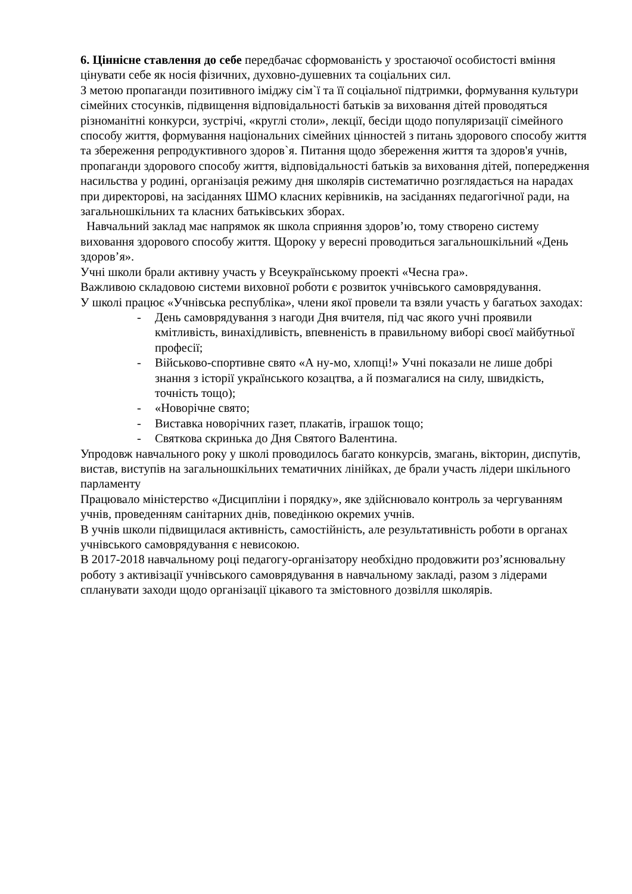6. Ціннісне ставлення до себе передбачає сформованість у зростаючої особистості вміння цінувати себе як носія фізичних, духовно-душевних та соціальних сил.
З метою пропаганди позитивного іміджу сім`ї та її соціальної підтримки, формування культури сімейних стосунків, підвищення відповідальності батьків за виховання дітей проводяться різноманітні конкурси, зустрічі, «круглі столи», лекції, бесіди щодо популяризації сімейного способу життя, формування національних сімейних цінностей з питань здорового способу життя та збереження репродуктивного здоров`я. Питання щодо збереження життя та здоров'я учнів, пропаганди здорового способу життя, відповідальності батьків за виховання дітей, попередження насильства у родині, організація режиму дня школярів систематично розглядається на нарадах при директорові, на засіданнях ШМО класних керівників, на засіданнях педагогічної ради, на загальношкільних та класних батьківських зборах.
Навчальний заклад має напрямок як школа сприяння здоров’ю, тому створено систему виховання здорового способу життя. Щороку у вересні проводиться загальношкільний «День здоров’я».
Учні школи брали активну участь у Всеукраїнському проекті «Чесна гра».
Важливою складовою системи виховної роботи є розвиток учнівського самоврядування.
У школі працює «Учнівська республіка», члени якої провели та взяли участь у багатьох заходах:
- День самоврядування з нагоди Дня вчителя, під час якого учні проявили кмітливість, винахідливість, впевненість в правильному виборі своєї майбутньої професії;
- Військово-спортивне свято «А ну-мо, хлопці!» Учні показали не лише добрі знання з історії українського козацтва, а й позмагалися на силу, швидкість, точність тощо);
- «Новорічне свято;
- Виставка новорічних газет, плакатів, іграшок тощо;
- Святкова скринька до Дня Святого Валентина.
Упродовж навчального року у школі проводилось багато конкурсів, змагань, вікторин, диспутів, вистав, виступів на загальношкільних тематичних лінійках, де брали участь лідери шкільного парламенту
Працювало міністерство «Дисципліни і порядку», яке здійснювало контроль за чергуванням учнів, проведенням санітарних днів, поведінкою окремих учнів.
В учнів школи підвищилася активність, самостійність, але результативність роботи в органах учнівського самоврядування є невисокою.
В 2017-2018 навчальному році педагогу-організатору необхідно продовжити роз’яснювальну роботу з активізації учнівського самоврядування в навчальному закладі, разом з лідерами спланувати заходи щодо організації цікавого та змістовного дозвілля школярів.